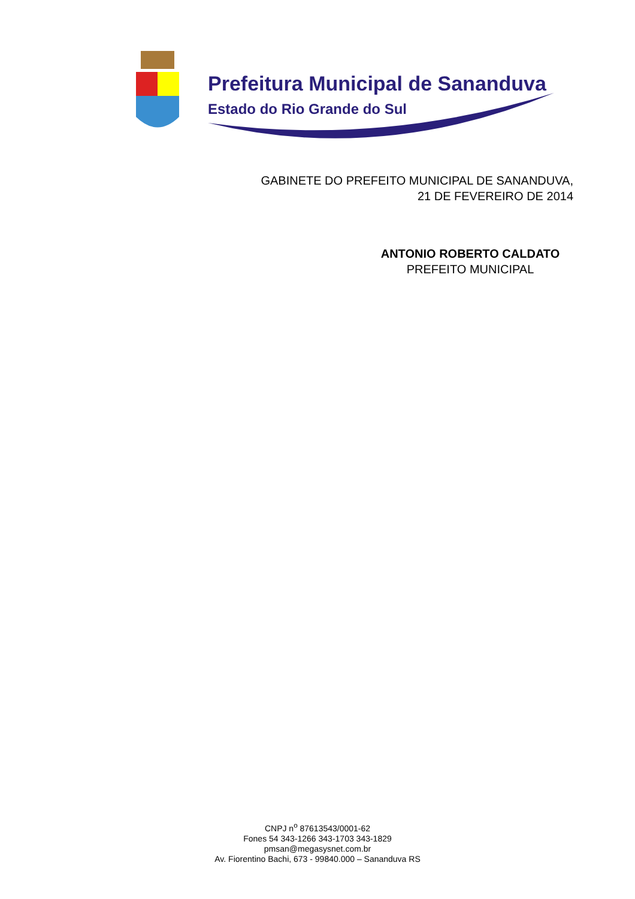Prefeitura Municipal de Sananduva
Estado do Rio Grande do Sul
GABINETE DO PREFEITO MUNICIPAL DE SANANDUVA,
21 DE FEVEREIRO DE 2014
ANTONIO ROBERTO CALDATO
PREFEITO MUNICIPAL
CNPJ n<sup>o</sup> 87613543/0001-62
Fones 54 343-1266 343-1703 343-1829
pmsan@megasysnet.com.br
Av. Fiorentino Bachi, 673 - 99840.000 – Sananduva RS